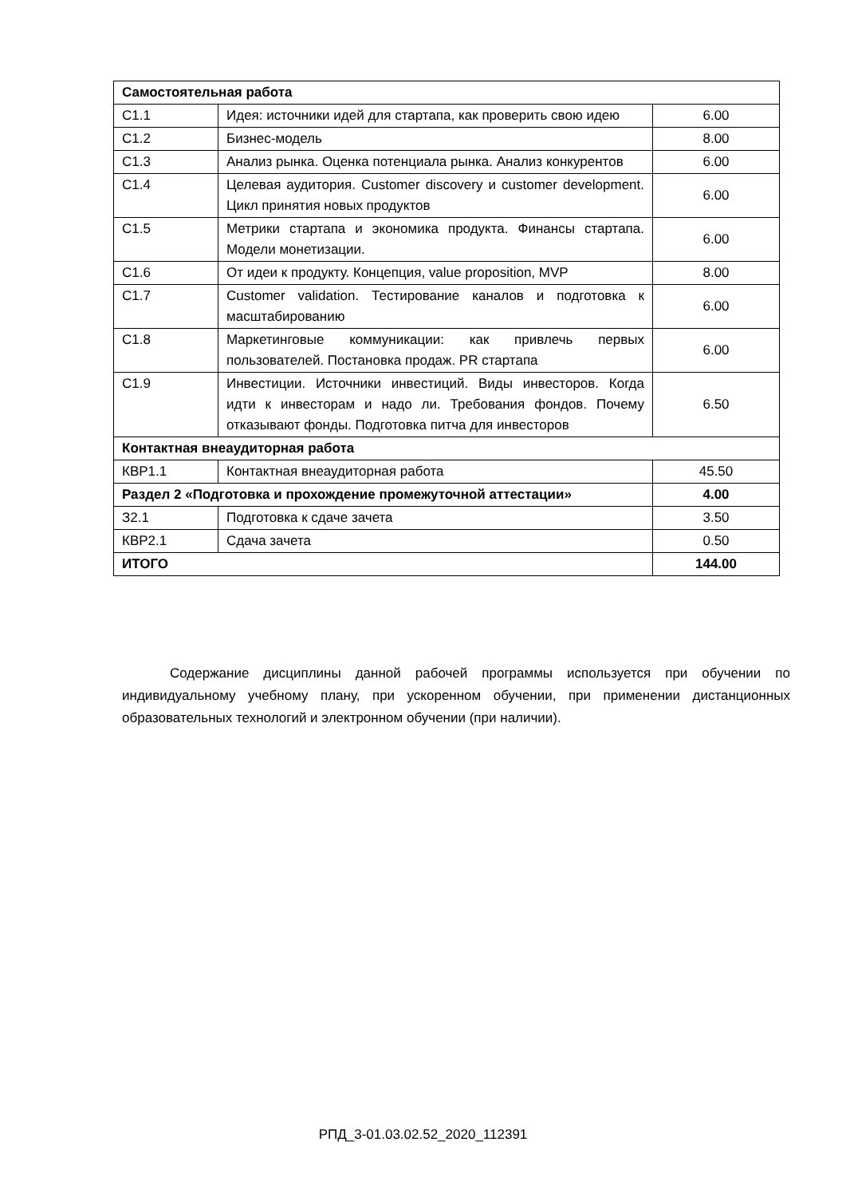| Самостоятельная работа | | |
| С1.1 | Идея: источники идей для стартапа, как проверить свою идею | 6.00 |
| С1.2 | Бизнес-модель | 8.00 |
| С1.3 | Анализ рынка. Оценка потенциала рынка. Анализ конкурентов | 6.00 |
| С1.4 | Целевая аудитория. Customer discovery и customer development. Цикл принятия новых продуктов | 6.00 |
| С1.5 | Метрики стартапа и экономика продукта. Финансы стартапа. Модели монетизации. | 6.00 |
| С1.6 | От идеи к продукту. Концепция, value proposition, MVP | 8.00 |
| С1.7 | Customer validation. Тестирование каналов и подготовка к масштабированию | 6.00 |
| С1.8 | Маркетинговые коммуникации: как привлечь первых пользователей. Постановка продаж. PR стартапа | 6.00 |
| С1.9 | Инвестиции. Источники инвестиций. Виды инвесторов. Когда идти к инвесторам и надо ли. Требования фондов. Почему отказывают фонды. Подготовка питча для инвесторов | 6.50 |
| Контактная внеаудиторная работа | | |
| КВР1.1 | Контактная внеаудиторная работа | 45.50 |
| Раздел 2 «Подготовка и прохождение промежуточной аттестации» | | 4.00 |
| З2.1 | Подготовка к сдаче зачета | 3.50 |
| КВР2.1 | Сдача зачета | 0.50 |
| ИТОГО | | 144.00 |
Содержание дисциплины данной рабочей программы используется при обучении по индивидуальному учебному плану, при ускоренном обучении, при применении дистанционных образовательных технологий и электронном обучении (при наличии).
РПД_3-01.03.02.52_2020_112391